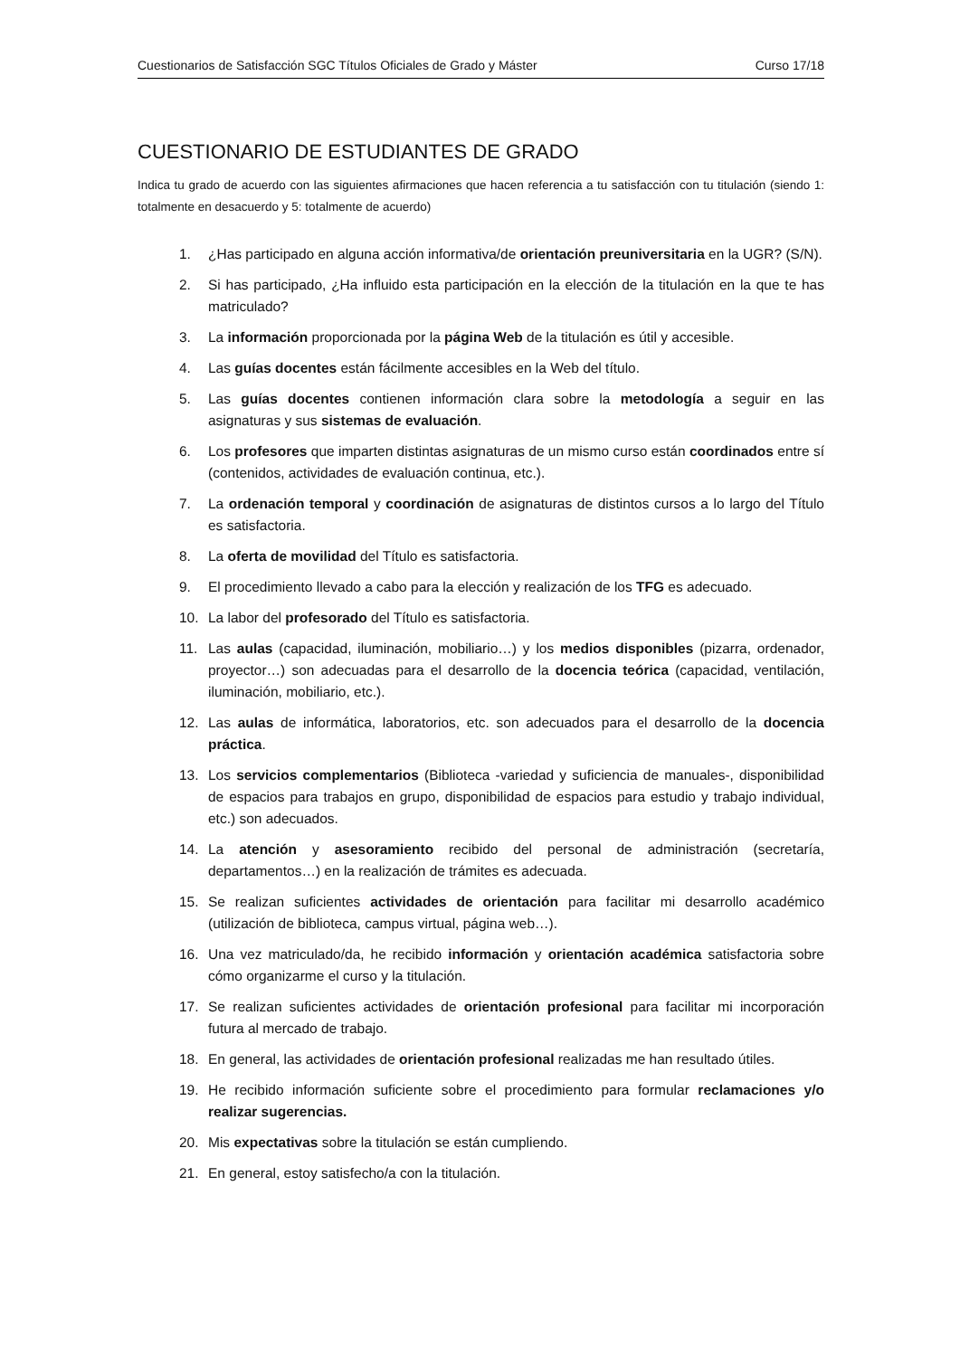Cuestionarios de Satisfacción SGC Títulos Oficiales de Grado y Máster Curso 17/18
CUESTIONARIO DE ESTUDIANTES DE GRADO
Indica tu grado de acuerdo con las siguientes afirmaciones que hacen referencia a tu satisfacción con tu titulación (siendo 1: totalmente en desacuerdo y 5: totalmente de acuerdo)
1. ¿Has participado en alguna acción informativa/de orientación preuniversitaria en la UGR? (S/N).
2. Si has participado, ¿Ha influido esta participación en la elección de la titulación en la que te has matriculado?
3. La información proporcionada por la página Web de la titulación es útil y accesible.
4. Las guías docentes están fácilmente accesibles en la Web del título.
5. Las guías docentes contienen información clara sobre la metodología a seguir en las asignaturas y sus sistemas de evaluación.
6. Los profesores que imparten distintas asignaturas de un mismo curso están coordinados entre sí (contenidos, actividades de evaluación continua, etc.).
7. La ordenación temporal y coordinación de asignaturas de distintos cursos a lo largo del Título es satisfactoria.
8. La oferta de movilidad del Título es satisfactoria.
9. El procedimiento llevado a cabo para la elección y realización de los TFG es adecuado.
10. La labor del profesorado del Título es satisfactoria.
11. Las aulas (capacidad, iluminación, mobiliario…) y los medios disponibles (pizarra, ordenador, proyector…) son adecuadas para el desarrollo de la docencia teórica (capacidad, ventilación, iluminación, mobiliario, etc.).
12. Las aulas de informática, laboratorios, etc. son adecuados para el desarrollo de la docencia práctica.
13. Los servicios complementarios (Biblioteca -variedad y suficiencia de manuales-, disponibilidad de espacios para trabajos en grupo, disponibilidad de espacios para estudio y trabajo individual, etc.) son adecuados.
14. La atención y asesoramiento recibido del personal de administración (secretaría, departamentos…) en la realización de trámites es adecuada.
15. Se realizan suficientes actividades de orientación para facilitar mi desarrollo académico (utilización de biblioteca, campus virtual, página web…).
16. Una vez matriculado/da, he recibido información y orientación académica satisfactoria sobre cómo organizarme el curso y la titulación.
17. Se realizan suficientes actividades de orientación profesional para facilitar mi incorporación futura al mercado de trabajo.
18. En general, las actividades de orientación profesional realizadas me han resultado útiles.
19. He recibido información suficiente sobre el procedimiento para formular reclamaciones y/o realizar sugerencias.
20. Mis expectativas sobre la titulación se están cumpliendo.
21. En general, estoy satisfecho/a con la titulación.